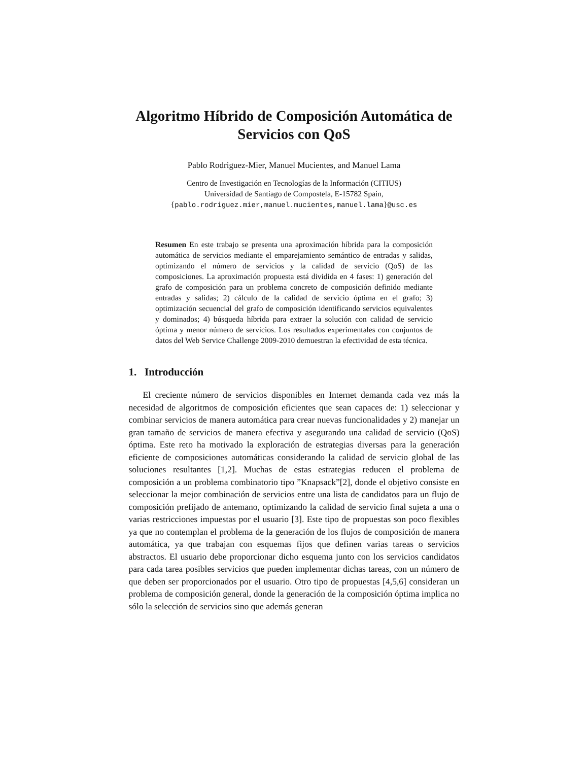Algoritmo Híbrido de Composición Automática de Servicios con QoS
Pablo Rodriguez-Mier, Manuel Mucientes, and Manuel Lama
Centro de Investigación en Tecnologías de la Información (CITIUS)
Universidad de Santiago de Compostela, E-15782 Spain,
{pablo.rodriguez.mier,manuel.mucientes,manuel.lama}@usc.es
Resumen En este trabajo se presenta una aproximación híbrida para la composición automática de servicios mediante el emparejamiento semántico de entradas y salidas, optimizando el número de servicios y la calidad de servicio (QoS) de las composiciones. La aproximación propuesta está dividida en 4 fases: 1) generación del grafo de composición para un problema concreto de composición definido mediante entradas y salidas; 2) cálculo de la calidad de servicio óptima en el grafo; 3) optimización secuencial del grafo de composición identificando servicios equivalentes y dominados; 4) búsqueda híbrida para extraer la solución con calidad de servicio óptima y menor número de servicios. Los resultados experimentales con conjuntos de datos del Web Service Challenge 2009-2010 demuestran la efectividad de esta técnica.
1. Introducción
El creciente número de servicios disponibles en Internet demanda cada vez más la necesidad de algoritmos de composición eficientes que sean capaces de: 1) seleccionar y combinar servicios de manera automática para crear nuevas funcionalidades y 2) manejar un gran tamaño de servicios de manera efectiva y asegurando una calidad de servicio (QoS) óptima. Este reto ha motivado la exploración de estrategias diversas para la generación eficiente de composiciones automáticas considerando la calidad de servicio global de las soluciones resultantes [1,2]. Muchas de estas estrategias reducen el problema de composición a un problema combinatorio tipo ”Knapsack”[2], donde el objetivo consiste en seleccionar la mejor combinación de servicios entre una lista de candidatos para un flujo de composición prefijado de antemano, optimizando la calidad de servicio final sujeta a una o varias restricciones impuestas por el usuario [3]. Este tipo de propuestas son poco flexibles ya que no contemplan el problema de la generación de los flujos de composición de manera automática, ya que trabajan con esquemas fijos que definen varias tareas o servicios abstractos. El usuario debe proporcionar dicho esquema junto con los servicios candidatos para cada tarea posibles servicios que pueden implementar dichas tareas, con un número de que deben ser proporcionados por el usuario. Otro tipo de propuestas [4,5,6] consideran un problema de composición general, donde la generación de la composición óptima implica no sólo la selección de servicios sino que además generan